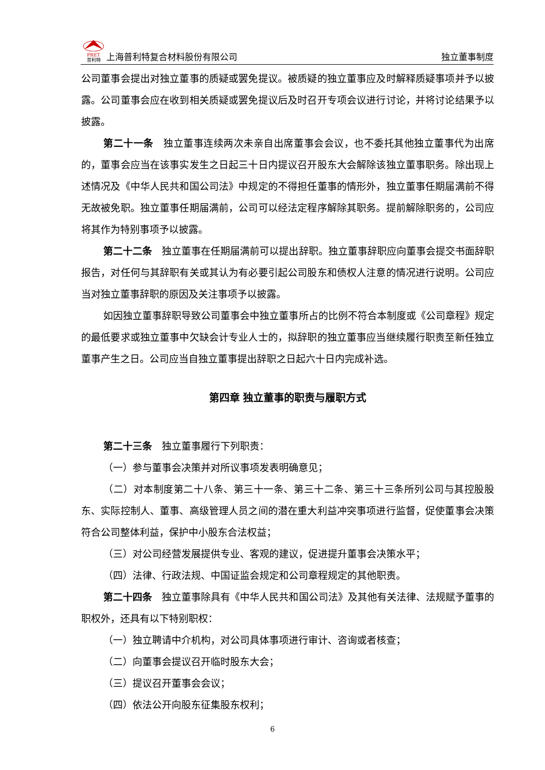PRET
普利特 上海普利特复合材料股份有限公司
独立董事制度
公司董事会提出对独立董事的质疑或罢免提议。被质疑的独立董事应及时解释质疑事项并予以披露。公司董事会应在收到相关质疑或罢免提议后及时召开专项会议进行讨论，并将讨论结果予以披露。
第二十一条　独立董事连续两次未亲自出席董事会会议，也不委托其他独立董事代为出席的，董事会应当在该事实发生之日起三十日内提议召开股东大会解除该独立董事职务。除出现上述情况及《中华人民共和国公司法》中规定的不得担任董事的情形外，独立董事任期届满前不得无故被免职。独立董事任期届满前，公司可以经法定程序解除其职务。提前解除职务的，公司应将其作为特别事项予以披露。
第二十二条　独立董事在任期届满前可以提出辞职。独立董事辞职应向董事会提交书面辞职报告，对任何与其辞职有关或其认为有必要引起公司股东和债权人注意的情况进行说明。公司应当对独立董事辞职的原因及关注事项予以披露。
如因独立董事辞职导致公司董事会中独立董事所占的比例不符合本制度或《公司章程》规定的最低要求或独立董事中欠缺会计专业人士的，拟辞职的独立董事应当继续履行职责至新任独立董事产生之日。公司应当自独立董事提出辞职之日起六十日内完成补选。
第四章 独立董事的职责与履职方式
第二十三条　独立董事履行下列职责：
（一）参与董事会决策并对所议事项发表明确意见；
（二）对本制度第二十八条、第三十一条、第三十二条、第三十三条所列公司与其控股股东、实际控制人、董事、高级管理人员之间的潜在重大利益冲突事项进行监督，促使董事会决策符合公司整体利益，保护中小股东合法权益；
（三）对公司经营发展提供专业、客观的建议，促进提升董事会决策水平；
（四）法律、行政法规、中国证监会规定和公司章程规定的其他职责。
第二十四条　独立董事除具有《中华人民共和国公司法》及其他有关法律、法规赋予董事的职权外，还具有以下特别职权：
（一）独立聘请中介机构，对公司具体事项进行审计、咨询或者核查；
（二）向董事会提议召开临时股东大会；
（三）提议召开董事会会议；
（四）依法公开向股东征集股东权利；
6